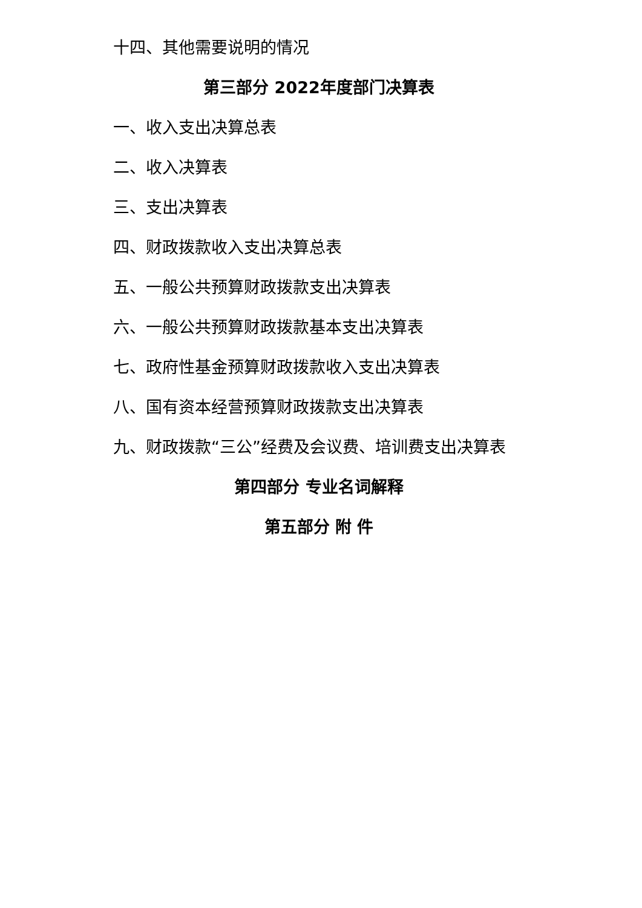十四、其他需要说明的情况
第三部分 2022年度部门决算表
一、收入支出决算总表
二、收入决算表
三、支出决算表
四、财政拨款收入支出决算总表
五、一般公共预算财政拨款支出决算表
六、一般公共预算财政拨款基本支出决算表
七、政府性基金预算财政拨款收入支出决算表
八、国有资本经营预算财政拨款支出决算表
九、财政拨款“三公”经费及会议费、培训费支出决算表
第四部分 专业名词解释
第五部分 附 件